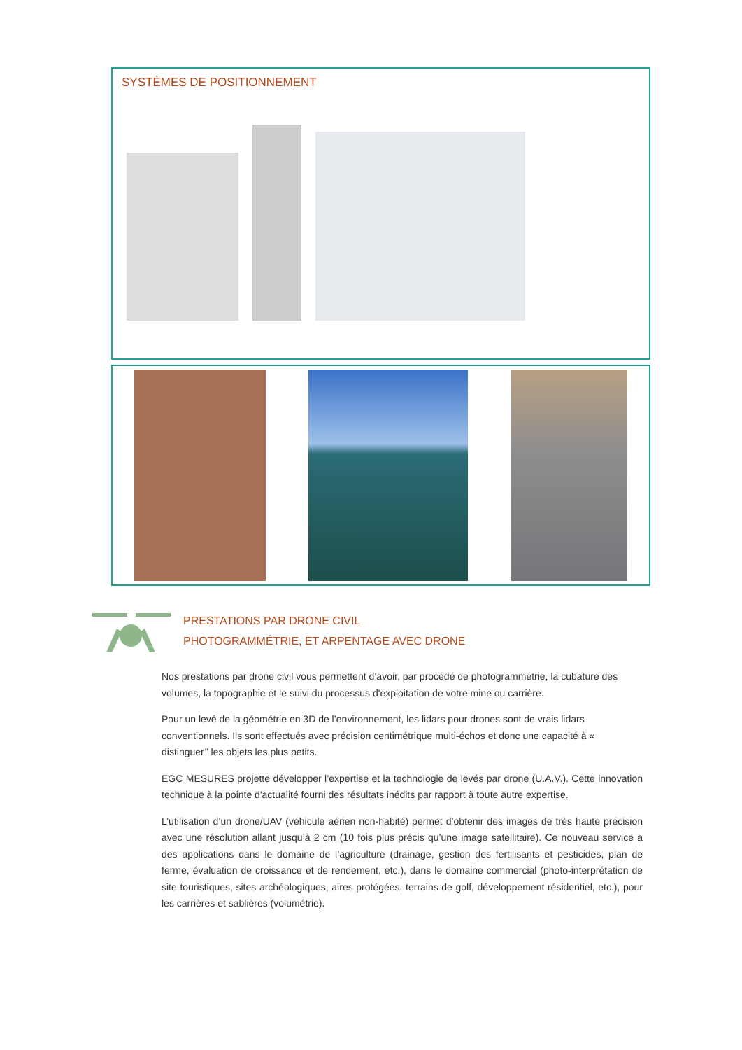SYSTÈMES DE POSITIONNEMENT
PRESTATIONS PAR DRONE CIVIL
PHOTOGRAMMÉTRIE, ET ARPENTAGE AVEC DRONE
Nos prestations par drone civil vous permettent d’avoir, par procédé de photogrammétrie, la cubature des volumes, la topographie et le suivi du processus d'exploitation de votre mine ou carrière.
Pour un levé de la géométrie en 3D de l’environnement, les lidars pour drones sont de vrais lidars conventionnels. Ils sont effectués avec précision centimétrique multi-échos et donc une capacité à « distinguer’’ les objets les plus petits.
EGC MESURES projette développer l’expertise et la technologie de levés par drone (U.A.V.). Cette innovation technique à la pointe d'actualité fourni des résultats inédits par rapport à toute autre expertise.
L’utilisation d’un drone/UAV (véhicule aérien non-habité) permet d’obtenir des images de très haute précision avec une résolution allant jusqu’à 2 cm (10 fois plus précis qu’une image satellitaire). Ce nouveau service a des applications dans le domaine de l’agriculture (drainage, gestion des fertilisants et pesticides, plan de ferme, évaluation de croissance et de rendement, etc.), dans le domaine commercial (photo-interprétation de site touristiques, sites archéologiques, aires protégées, terrains de golf, développement résidentiel, etc.), pour les carrières et sablières (volumétrie).